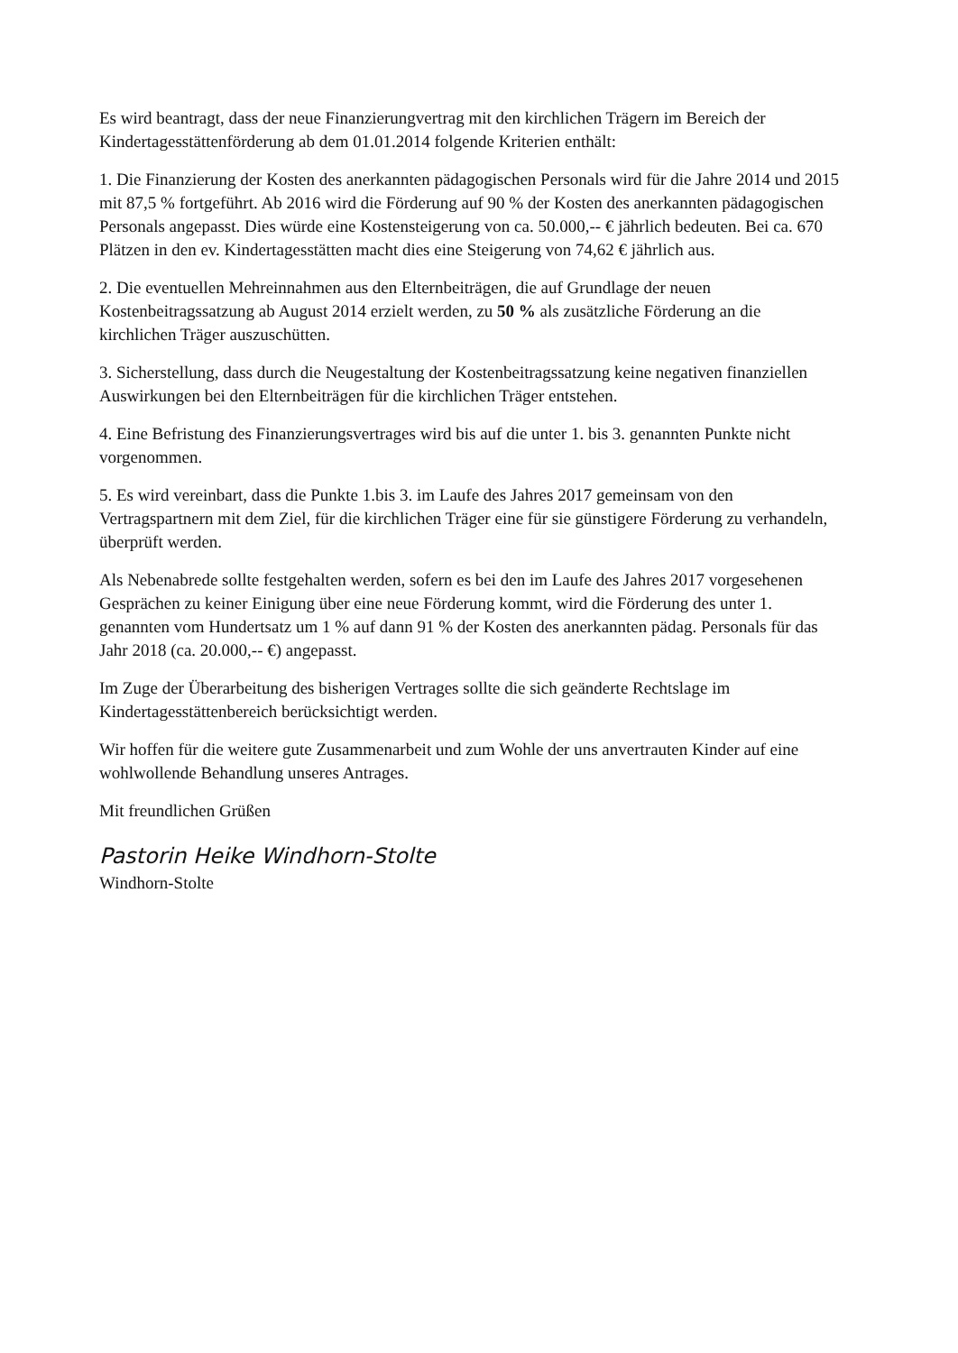Es wird beantragt, dass der neue Finanzierungvertrag mit den kirchlichen Trägern im Bereich der Kindertagesstättenförderung ab dem 01.01.2014 folgende Kriterien enthält:
1. Die Finanzierung der Kosten des anerkannten pädagogischen Personals wird für die Jahre 2014 und 2015 mit 87,5 % fortgeführt. Ab 2016 wird die Förderung auf 90 % der Kosten des anerkannten pädagogischen Personals angepasst. Dies würde eine Kostensteigerung von ca. 50.000,-- € jährlich bedeuten. Bei ca. 670 Plätzen in den ev. Kindertagesstätten macht dies eine Steigerung von 74,62 € jährlich aus.
2. Die eventuellen Mehreinnahmen aus den Elternbeiträgen, die auf Grundlage der neuen Kostenbeitragssatzung ab August 2014 erzielt werden, zu 50 % als zusätzliche Förderung an die kirchlichen Träger auszuschütten.
3. Sicherstellung, dass durch die Neugestaltung der Kostenbeitragssatzung keine negativen finanziellen Auswirkungen bei den Elternbeiträgen für die kirchlichen Träger entstehen.
4. Eine Befristung des Finanzierungsvertrages wird bis auf die unter 1. bis 3. genannten Punkte nicht vorgenommen.
5. Es wird vereinbart, dass die Punkte 1.bis 3. im Laufe des Jahres 2017 gemeinsam von den Vertragspartnern mit dem Ziel, für die kirchlichen Träger eine für sie günstigere Förderung zu verhandeln, überprüft werden.
Als Nebenabrede sollte festgehalten werden, sofern es bei den im Laufe des Jahres 2017 vorgesehenen Gesprächen zu keiner Einigung über eine neue Förderung kommt, wird die Förderung des unter 1. genannten vom Hundertsatz um 1 % auf dann 91 % der Kosten des anerkannten pädag. Personals für das Jahr 2018 (ca. 20.000,-- €) angepasst.
Im Zuge der Überarbeitung des bisherigen Vertrages sollte die sich geänderte Rechtslage im Kindertagesstättenbereich berücksichtigt werden.
Wir hoffen für die weitere gute Zusammenarbeit und zum Wohle der uns anvertrauten Kinder auf eine wohlwollende Behandlung unseres Antrages.
Mit freundlichen Grüßen
Pastorin Heike Windhorn-Stolte
Windhorn-Stolte